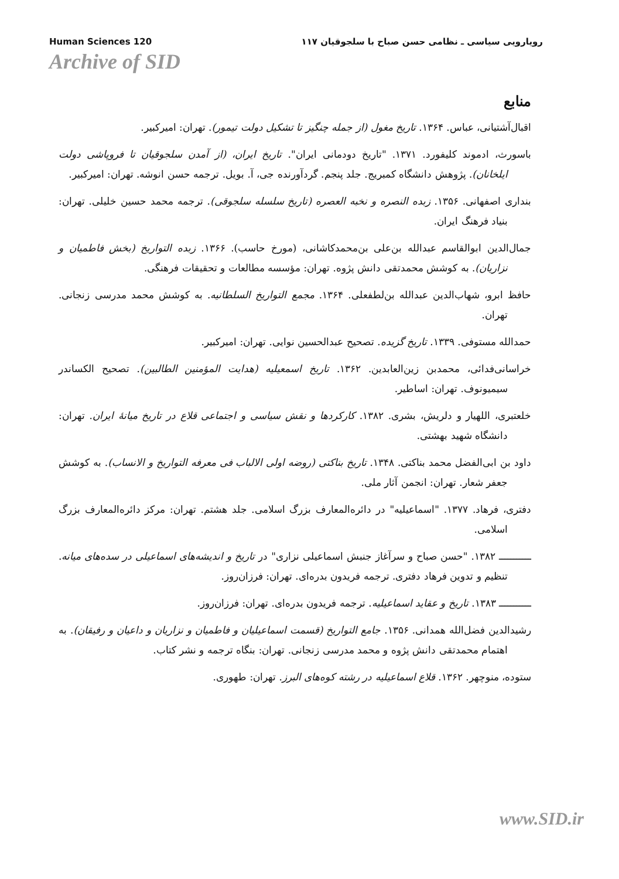Human Sciences 120 رویارویی سیاسی ـ نظامی حسن صباح با سلجوقیان ۱۱۷
Archive of SID
منابع
اقبال‌آشتیانی، عباس. ۱۳۶۴. تاریخ مغول (از جمله چنگیز تا تشکیل دولت تیمور). تهران: امیرکبیر.
باسورث، ادموند کلیفورد. ۱۳۷۱. "تاریخ دودمانی ایران". تاریخ ایران، (از آمدن سلجوقیان تا فروپاشی دولت ایلخانان). پژوهش دانشگاه کمبریج. جلد پنجم. گردآورنده جی، آ. بویل. ترجمه حسن انوشه. تهران: امیرکبیر.
بنداری اصفهانی. ۱۳۵۶. زبده النصره و نخبه العصره (تاریخ سلسله سلجوقی). ترجمه محمد حسین خلیلی. تهران: بنیاد فرهنگ ایران.
جمال‌الدین ابوالقاسم عبدالله بن‌علی بن‌محمدکاشانی، (مورخ حاسب). ۱۳۶۶. زبده التواریخ (بخش فاطمیان و نزاریان). به کوشش محمدتقی دانش پژوه. تهران: مؤسسه مطالعات و تحقیقات فرهنگی.
حافظ ابرو، شهاب‌الدین عبدالله بن‌لطفعلی. ۱۳۶۴. مجمع التواریخ السلطانیه. به کوشش محمد مدرسی زنجانی. تهران.
حمدالله مستوفی. ۱۳۳۹. تاریخ گزیده. تصحیح عبدالحسین نوایی. تهران: امیرکبیر.
خراسانی‌فدائی، محمدبن زین‌العابدین. ۱۳۶۲. تاریخ اسمعیلیه (هدایت المؤمنین الطالبین). تصحیح الکساندر سیمیونوف. تهران: اساطیر.
خلعتبری، اللهیار و دلریش، بشری. ۱۳۸۲. کارکردها و نقش سیاسی و اجتماعی قلاع در تاریخ میانهٔ ایران. تهران: دانشگاه شهید بهشتی.
داود بن ابی‌الفضل محمد بناکتی. ۱۳۴۸. تاریخ بناکتی (روضه اولی الالباب فی معرفه التواریخ و الانساب). به کوشش جعفر شعار. تهران: انجمن آثار ملی.
دفتری، فرهاد. ۱۳۷۷. "اسماعیلیه" در دائره‌المعارف بزرگ اسلامی. جلد هشتم. تهران: مرکز دائره‌المعارف بزرگ اسلامی.
ـــــــــــ ۱۳۸۲. "حسن صباح و سرآغاز جنبش اسماعیلی نزاری" در تاریخ و اندیشه‌های اسماعیلی در سده‌های میانه. تنظیم و تدوین فرهاد دفتری. ترجمه فریدون بدره‌ای. تهران: فرزان‌روز.
ـــــــــــ ۱۳۸۳. تاریخ و عقاید اسماعیلیه. ترجمه فریدون بدره‌ای. تهران: فرزان‌روز.
رشیدالدین فضل‌الله همدانی. ۱۳۵۶. جامع التواریخ (قسمت اسماعیلیان و فاطمیان و نزاریان و داعیان و رفیقان). به اهتمام محمدتقی دانش پژوه و محمد مدرسی زنجانی. تهران: بنگاه ترجمه و نشر کتاب.
ستوده، منوچهر. ۱۳۶۲. قلاع اسماعیلیه در رشته کوه‌های البرز. تهران: طهوری.
www.SID.ir